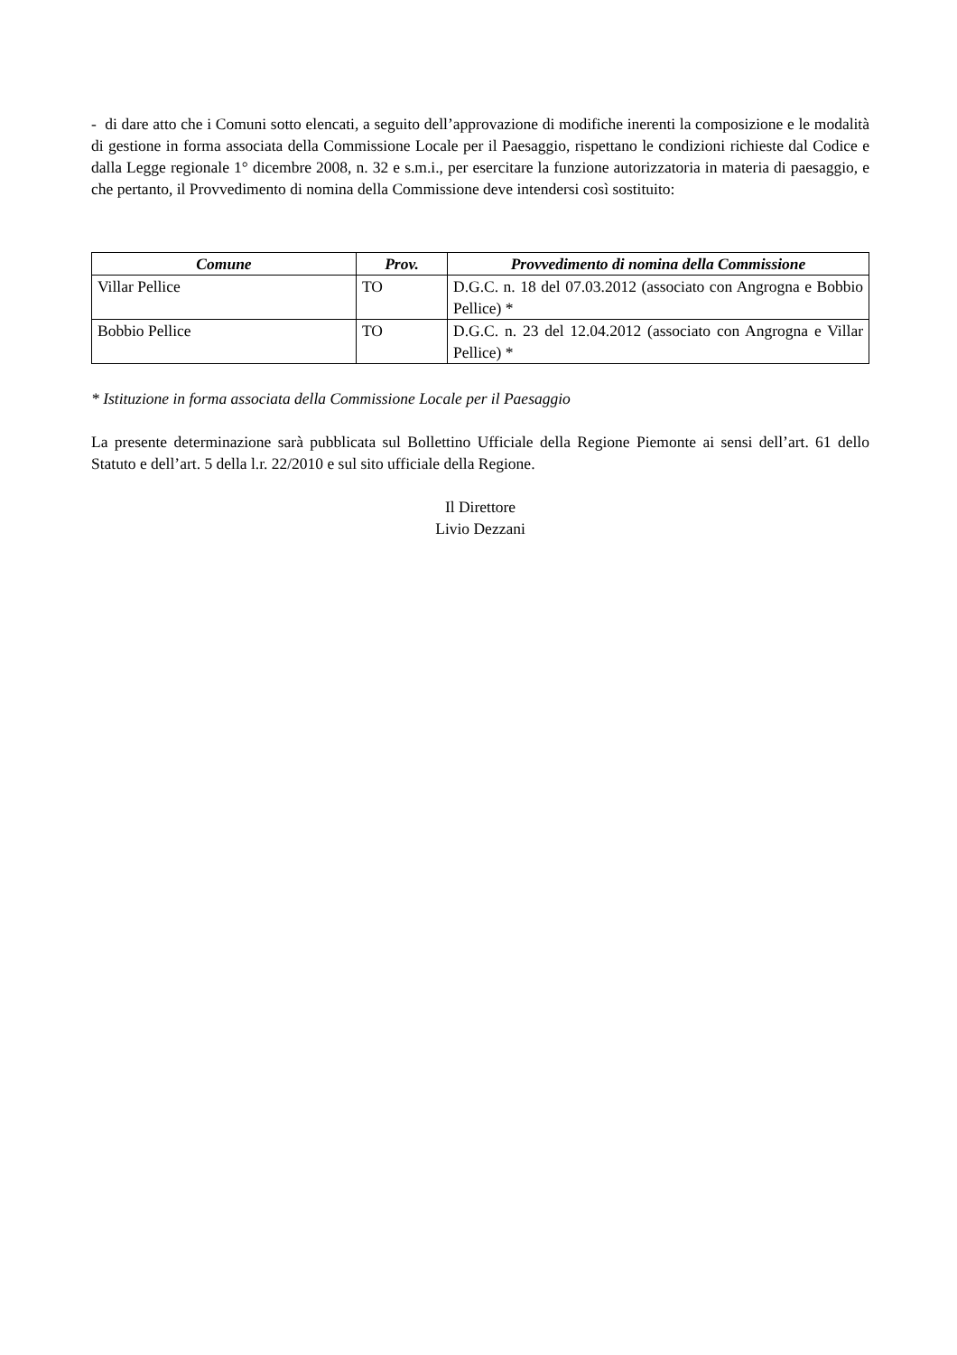- di dare atto che i Comuni sotto elencati, a seguito dell’approvazione di modifiche inerenti la composizione e le modalità di gestione in forma associata della Commissione Locale per il Paesaggio, rispettano le condizioni richieste dal Codice e dalla Legge regionale 1° dicembre 2008, n. 32 e s.m.i., per esercitare la funzione autorizzatoria in materia di paesaggio, e che pertanto, il Provvedimento di nomina della Commissione deve intendersi così sostituito:
| Comune | Prov. | Provvedimento di nomina della Commissione |
| --- | --- | --- |
| Villar Pellice | TO | D.G.C. n. 18 del 07.03.2012 (associato con Angrogna e Bobbio Pellice) * |
| Bobbio Pellice | TO | D.G.C. n. 23 del 12.04.2012 (associato con Angrogna e Villar Pellice) * |
* Istituzione in forma associata della Commissione Locale per il Paesaggio
La presente determinazione sarà pubblicata sul Bollettino Ufficiale della Regione Piemonte ai sensi dell’art. 61 dello Statuto e dell’art. 5 della l.r. 22/2010 e sul sito ufficiale della Regione.
Il Direttore
Livio Dezzani